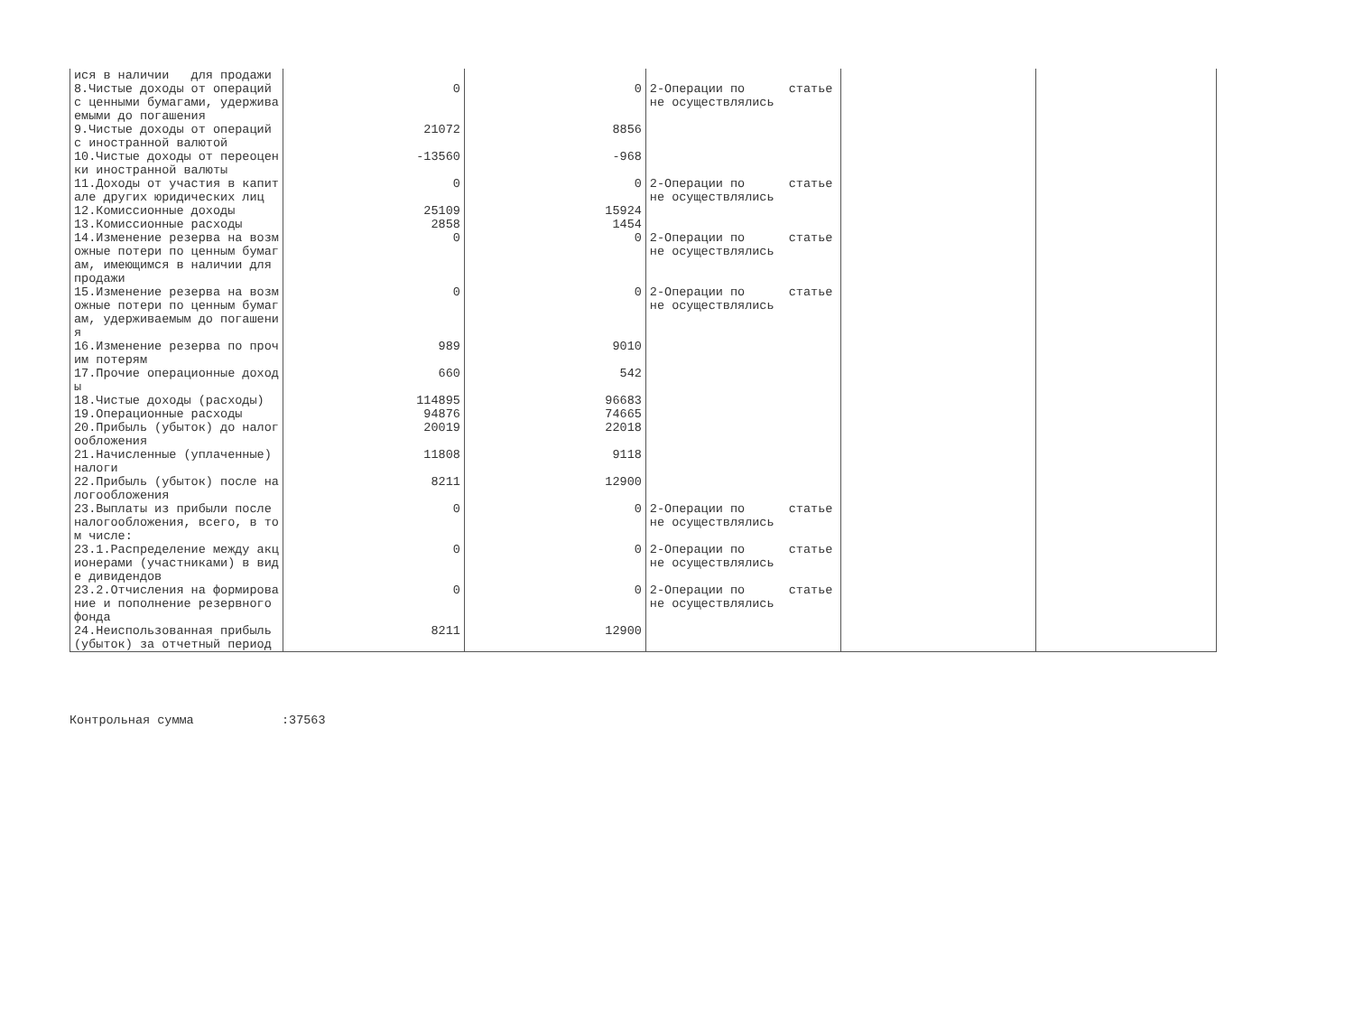| ися в наличии для продажи | | | | | |
| 8.Чистые доходы от операций | 0 | 0 | 2-Операции по статье | | |
| с ценными бумагами, удержива | | | не осуществлялись | | |
| емыми до погашения | | | | | |
| 9.Чистые доходы от операций | 21072 | 8856 | | | |
| с иностранной валютой | | | | | |
| 10.Чистые доходы от переоцен | -13560 | -968 | | | |
| ки иностранной валюты | | | | | |
| 11.Доходы от участия в капит | 0 | 0 | 2-Операции по статье | | |
| але других юридических лиц | | | не осуществлялись | | |
| 12.Комиссионные доходы | 25109 | 15924 | | | |
| 13.Комиссионные расходы | 2858 | 1454 | | | |
| 14.Изменение резерва на возм | 0 | 0 | 2-Операции по статье | | |
| ожные потери по ценным бумаг | | | не осуществлялись | | |
| ам, имеющимся в наличии для | | | | | |
| продажи | | | | | |
| 15.Изменение резерва на возм | 0 | 0 | 2-Операции по статье | | |
| ожные потери по ценным бумаг | | | не осуществлялись | | |
| ам, удерживаемым до погашени | | | | | |
| я | | | | | |
| 16.Изменение резерва по проч | 989 | 9010 | | | |
| им потерям | | | | | |
| 17.Прочие операционные доход | 660 | 542 | | | |
| ы | | | | | |
| 18.Чистые доходы (расходы) | 114895 | 96683 | | | |
| 19.Операционные расходы | 94876 | 74665 | | | |
| 20.Прибыль (убыток) до налог | 20019 | 22018 | | | |
| ообложения | | | | | |
| 21.Начисленные (уплаченные) | 11808 | 9118 | | | |
| налоги | | | | | |
| 22.Прибыль (убыток) после на | 8211 | 12900 | | | |
| логообложения | | | | | |
| 23.Выплаты из прибыли после | 0 | 0 | 2-Операции по статье | | |
| налогообложения, всего, в то | | | не осуществлялись | | |
| м числе: | | | | | |
| 23.1.Распределение между акц | 0 | 0 | 2-Операции по статье | | |
| ионерами (участниками) в вид | | | не осуществлялись | | |
| е дивидендов | | | | | |
| 23.2.Отчисления на формирова | 0 | 0 | 2-Операции по статье | | |
| ние и пополнение резервного | | | не осуществлялись | | |
| фонда | | | | | |
| 24.Неиспользованная прибыль | 8211 | 12900 | | | |
| (убыток) за отчетный период | | | | | |
Контрольная сумма :37563